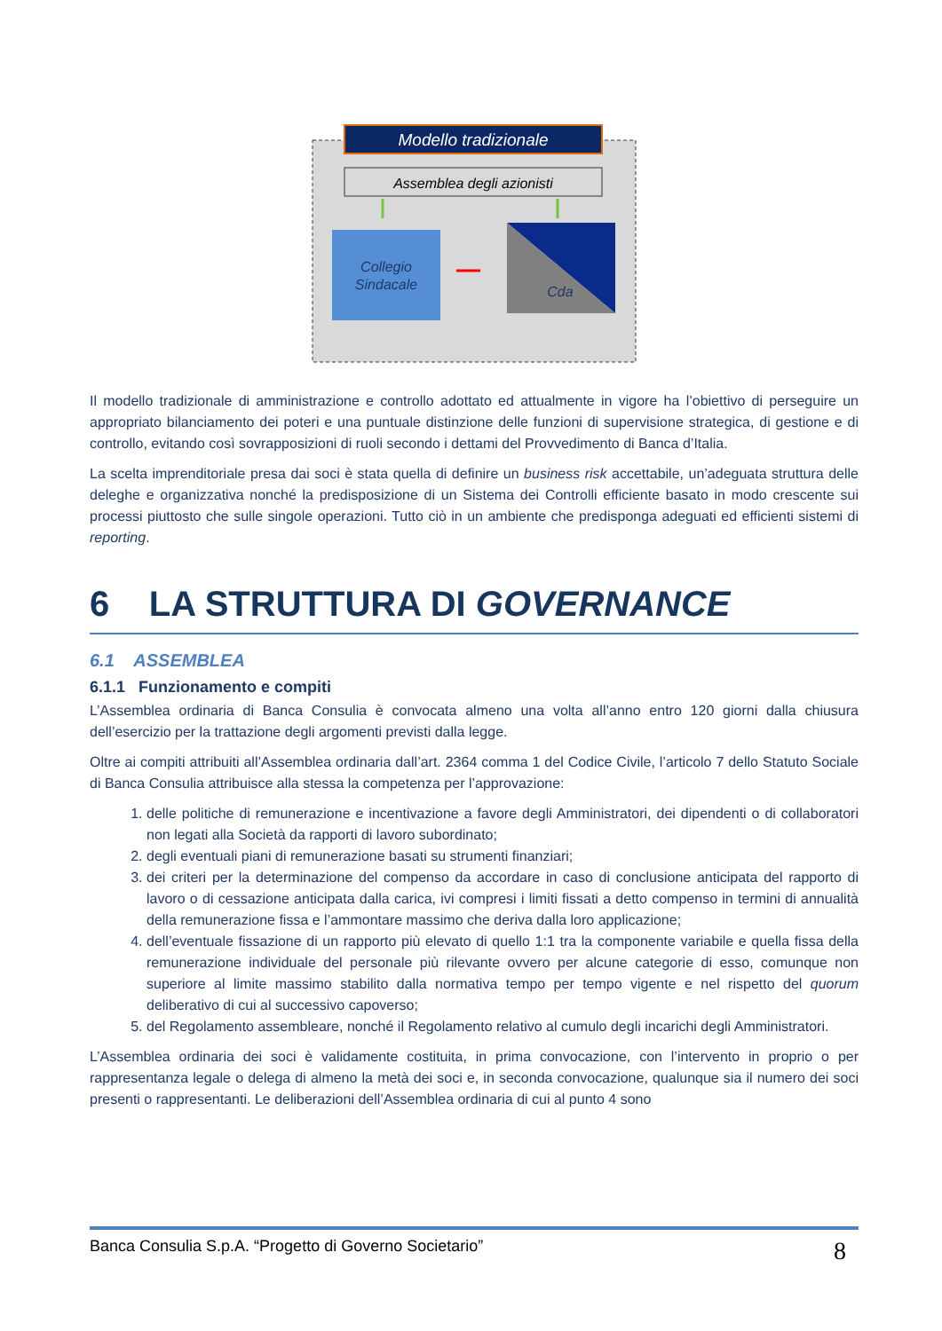Modello tradizionale
Assemblea degli azionisti
Collegio
Sindacale
Cda
Il modello tradizionale di amministrazione e controllo adottato ed attualmente in vigore ha l’obiettivo di perseguire un appropriato bilanciamento dei poteri e una puntuale distinzione delle funzioni di supervisione strategica, di gestione e di controllo, evitando così sovrapposizioni di ruoli secondo i dettami del Provvedimento di Banca d’Italia.
La scelta imprenditoriale presa dai soci è stata quella di definire un business risk accettabile, un’adeguata struttura delle deleghe e organizzativa nonché la predisposizione di un Sistema dei Controlli efficiente basato in modo crescente sui processi piuttosto che sulle singole operazioni. Tutto ciò in un ambiente che predisponga adeguati ed efficienti sistemi di reporting.
6 LA STRUTTURA DI GOVERNANCE
6.1 ASSEMBLEA
6.1.1 Funzionamento e compiti
L’Assemblea ordinaria di Banca Consulia è convocata almeno una volta all’anno entro 120 giorni dalla chiusura dell’esercizio per la trattazione degli argomenti previsti dalla legge.
Oltre ai compiti attribuiti all’Assemblea ordinaria dall’art. 2364 comma 1 del Codice Civile, l’articolo 7 dello Statuto Sociale di Banca Consulia attribuisce alla stessa la competenza per l’approvazione:
1. delle politiche di remunerazione e incentivazione a favore degli Amministratori, dei dipendenti o di collaboratori non legati alla Società da rapporti di lavoro subordinato;
2. degli eventuali piani di remunerazione basati su strumenti finanziari;
3. dei criteri per la determinazione del compenso da accordare in caso di conclusione anticipata del rapporto di lavoro o di cessazione anticipata dalla carica, ivi compresi i limiti fissati a detto compenso in termini di annualità della remunerazione fissa e l’ammontare massimo che deriva dalla loro applicazione;
4. dell’eventuale fissazione di un rapporto più elevato di quello 1:1 tra la componente variabile e quella fissa della remunerazione individuale del personale più rilevante ovvero per alcune categorie di esso, comunque non superiore al limite massimo stabilito dalla normativa tempo per tempo vigente e nel rispetto del quorum deliberativo di cui al successivo capoverso;
5. del Regolamento assembleare, nonché il Regolamento relativo al cumulo degli incarichi degli Amministratori.
L’Assemblea ordinaria dei soci è validamente costituita, in prima convocazione, con l’intervento in proprio o per rappresentanza legale o delega di almeno la metà dei soci e, in seconda convocazione, qualunque sia il numero dei soci presenti o rappresentanti. Le deliberazioni dell’Assemblea ordinaria di cui al punto 4 sono
Banca Consulia S.p.A. “Progetto di Governo Societario” 8